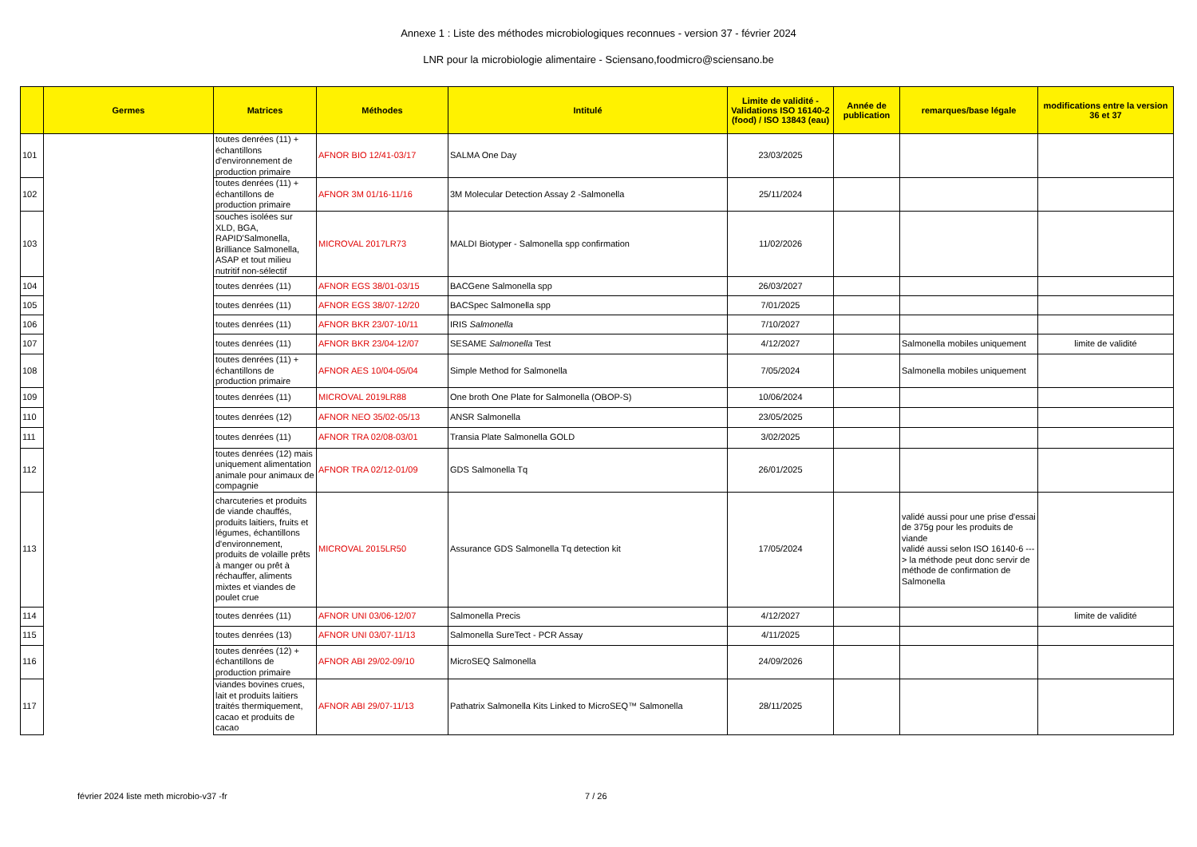Annexe 1 : Liste des méthodes microbiologiques reconnues - version 37 - février 2024
LNR pour la microbiologie alimentaire - Sciensano,foodmicro@sciensano.be
| | Germes | Matrices | Méthodes | Intitulé | Limite de validité - Validations ISO 16140-2 (food) / ISO 13843 (eau) | Année de publication | remarques/base légale | modifications entre la version 36 et 37 |
| --- | --- | --- | --- | --- | --- | --- | --- | --- |
| 101 | | toutes denrées (11) + échantillons d'environnement de production primaire | AFNOR BIO 12/41-03/17 | SALMA One Day | 23/03/2025 | | | |
| 102 | | toutes denrées (11) + échantillons de production primaire | AFNOR 3M 01/16-11/16 | 3M Molecular Detection Assay 2 -Salmonella | 25/11/2024 | | | |
| 103 | | souches isolées sur XLD, BGA, RAPID'Salmonella, Brilliance Salmonella, ASAP et tout milieu nutritif non-sélectif | MICROVAL 2017LR73 | MALDI Biotyper - Salmonella spp confirmation | 11/02/2026 | | | |
| 104 | | toutes denrées (11) | AFNOR EGS 38/01-03/15 | BACGene Salmonella spp | 26/03/2027 | | | |
| 105 | | toutes denrées (11) | AFNOR EGS 38/07-12/20 | BACSpec Salmonella spp | 7/01/2025 | | | |
| 106 | | toutes denrées (11) | AFNOR BKR 23/07-10/11 | IRIS Salmonella | 7/10/2027 | | | |
| 107 | | toutes denrées (11) | AFNOR BKR 23/04-12/07 | SESAME Salmonella Test | 4/12/2027 | | Salmonella mobiles uniquement | limite de validité |
| 108 | | toutes denrées (11) + échantillons de production primaire | AFNOR AES 10/04-05/04 | Simple Method for Salmonella | 7/05/2024 | | Salmonella mobiles uniquement | |
| 109 | | toutes denrées (11) | MICROVAL 2019LR88 | One broth One Plate for Salmonella (OBOP-S) | 10/06/2024 | | | |
| 110 | | toutes denrées (12) | AFNOR NEO 35/02-05/13 | ANSR Salmonella | 23/05/2025 | | | |
| 111 | | toutes denrées (11) | AFNOR TRA 02/08-03/01 | Transia Plate Salmonella GOLD | 3/02/2025 | | | |
| 112 | | toutes denrées (12) mais uniquement alimentation animale pour animaux de compagnie | AFNOR TRA 02/12-01/09 | GDS Salmonella Tq | 26/01/2025 | | | |
| 113 | | charcuteries et produits de viande chauffés, produits laitiers, fruits et légumes, échantillons d'environnement, produits de volaille prêts à manger ou prêt à réchauffer, aliments mixtes et viandes de poulet crue | MICROVAL 2015LR50 | Assurance GDS Salmonella Tq detection kit | 17/05/2024 | | validé aussi pour une prise d'essai de 375g pour les produits de viande validé aussi selon ISO 16140-6 ---> la méthode peut donc servir de méthode de confirmation de Salmonella | |
| 114 | | toutes denrées (11) | AFNOR UNI 03/06-12/07 | Salmonella Precis | 4/12/2027 | | | limite de validité |
| 115 | | toutes denrées (13) | AFNOR UNI 03/07-11/13 | Salmonella SureTect - PCR Assay | 4/11/2025 | | | |
| 116 | | toutes denrées (12) + échantillons de production primaire | AFNOR ABI 29/02-09/10 | MicroSEQ Salmonella | 24/09/2026 | | | |
| 117 | | viandes bovines crues, lait et produits laitiers traités thermiquement, cacao et produits de cacao | AFNOR ABI 29/07-11/13 | Pathatrix Salmonella Kits Linked to MicroSEQ™ Salmonella | 28/11/2025 | | | |
février 2024 liste meth microbio-v37 -fr 7 / 26